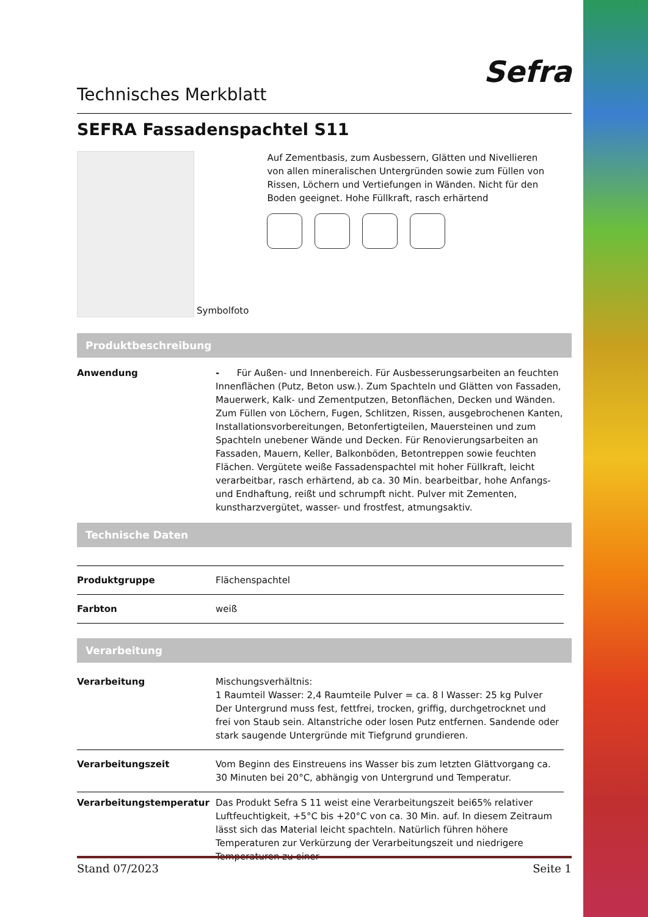Technisches Merkblatt
Sefra
SEFRA Fassadenspachtel S11
Symbolfoto
Auf Zementbasis, zum Ausbessern, Glätten und Nivellieren von allen mineralischen Untergründen sowie zum Füllen von Rissen, Löchern und Vertiefungen in Wänden. Nicht für den Boden geeignet. Hohe Füllkraft, rasch erhärtend
Produktbeschreibung
| Anwendung | - Für Außen- und Innenbereich. Für Ausbesserungsarbeiten an feuchten Innenflächen (Putz, Beton usw.). Zum Spachteln und Glätten von Fassaden, Mauerwerk, Kalk- und Zementputzen, Betonflächen, Decken und Wänden. Zum Füllen von Löchern, Fugen, Schlitzen, Rissen, ausgebrochenen Kanten, Installationsvorbereitungen, Betonfertigteilen, Mauersteinen und zum Spachteln unebener Wände und Decken. Für Renovierungsarbeiten an Fassaden, Mauern, Keller, Balkonböden, Betontreppen sowie feuchten Flächen. Vergütete weiße Fassadenspachtel mit hoher Füllkraft, leicht verarbeitbar, rasch erhärtend, ab ca. 30 Min. bearbeitbar, hohe Anfangs- und Endhaftung, reißt und schrumpft nicht. Pulver mit Zementen, kunstharzvergütet, wasser- und frostfest, atmungsaktiv. |
Technische Daten
| Produktgruppe | Flächenspachtel |
| Farbton | weiß |
Verarbeitung
| Verarbeitung | Mischungsverhältnis: 1 Raumteil Wasser: 2,4 Raumteile Pulver = ca. 8 l Wasser: 25 kg Pulver Der Untergrund muss fest, fettfrei, trocken, griffig, durchgetrocknet und frei von Staub sein. Altanstriche oder losen Putz entfernen. Sandende oder stark saugende Untergründe mit Tiefgrund grundieren. |
| Verarbeitungszeit | Vom Beginn des Einstreuens ins Wasser bis zum letzten Glättvorgang ca. 30 Minuten bei 20°C, abhängig von Untergrund und Temperatur. |
| Verarbeitungstemperatur | Das Produkt Sefra S 11 weist eine Verarbeitungszeit bei65% relativer Luftfeuchtigkeit, +5°C bis +20°C von ca. 30 Min. auf. In diesem Zeitraum lässt sich das Material leicht spachteln. Natürlich führen höhere Temperaturen zur Verkürzung der Verarbeitungszeit und niedrigere Temperaturen zu einer |
Stand 07/2023 Seite 1